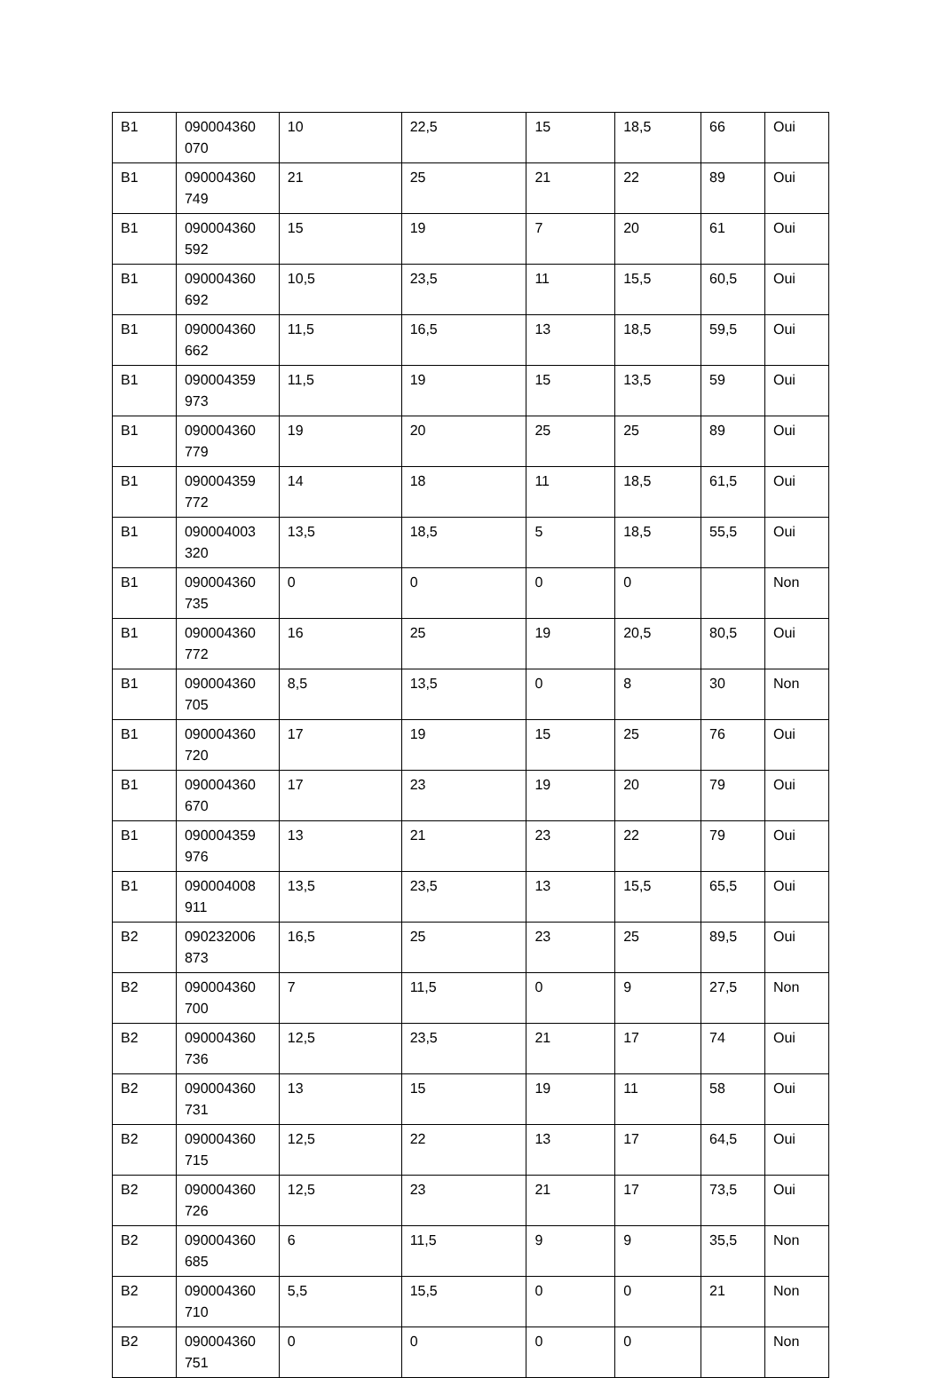| B1 | 090004360 070 | 10 | 22,5 | 15 | 18,5 | 66 | Oui |
| B1 | 090004360 749 | 21 | 25 | 21 | 22 | 89 | Oui |
| B1 | 090004360 592 | 15 | 19 | 7 | 20 | 61 | Oui |
| B1 | 090004360 692 | 10,5 | 23,5 | 11 | 15,5 | 60,5 | Oui |
| B1 | 090004360 662 | 11,5 | 16,5 | 13 | 18,5 | 59,5 | Oui |
| B1 | 090004359 973 | 11,5 | 19 | 15 | 13,5 | 59 | Oui |
| B1 | 090004360 779 | 19 | 20 | 25 | 25 | 89 | Oui |
| B1 | 090004359 772 | 14 | 18 | 11 | 18,5 | 61,5 | Oui |
| B1 | 090004003 320 | 13,5 | 18,5 | 5 | 18,5 | 55,5 | Oui |
| B1 | 090004360 735 | 0 | 0 | 0 | 0 | | Non |
| B1 | 090004360 772 | 16 | 25 | 19 | 20,5 | 80,5 | Oui |
| B1 | 090004360 705 | 8,5 | 13,5 | 0 | 8 | 30 | Non |
| B1 | 090004360 720 | 17 | 19 | 15 | 25 | 76 | Oui |
| B1 | 090004360 670 | 17 | 23 | 19 | 20 | 79 | Oui |
| B1 | 090004359 976 | 13 | 21 | 23 | 22 | 79 | Oui |
| B1 | 090004008 911 | 13,5 | 23,5 | 13 | 15,5 | 65,5 | Oui |
| B2 | 090232006 873 | 16,5 | 25 | 23 | 25 | 89,5 | Oui |
| B2 | 090004360 700 | 7 | 11,5 | 0 | 9 | 27,5 | Non |
| B2 | 090004360 736 | 12,5 | 23,5 | 21 | 17 | 74 | Oui |
| B2 | 090004360 731 | 13 | 15 | 19 | 11 | 58 | Oui |
| B2 | 090004360 715 | 12,5 | 22 | 13 | 17 | 64,5 | Oui |
| B2 | 090004360 726 | 12,5 | 23 | 21 | 17 | 73,5 | Oui |
| B2 | 090004360 685 | 6 | 11,5 | 9 | 9 | 35,5 | Non |
| B2 | 090004360 710 | 5,5 | 15,5 | 0 | 0 | 21 | Non |
| B2 | 090004360 751 | 0 | 0 | 0 | 0 | | Non |